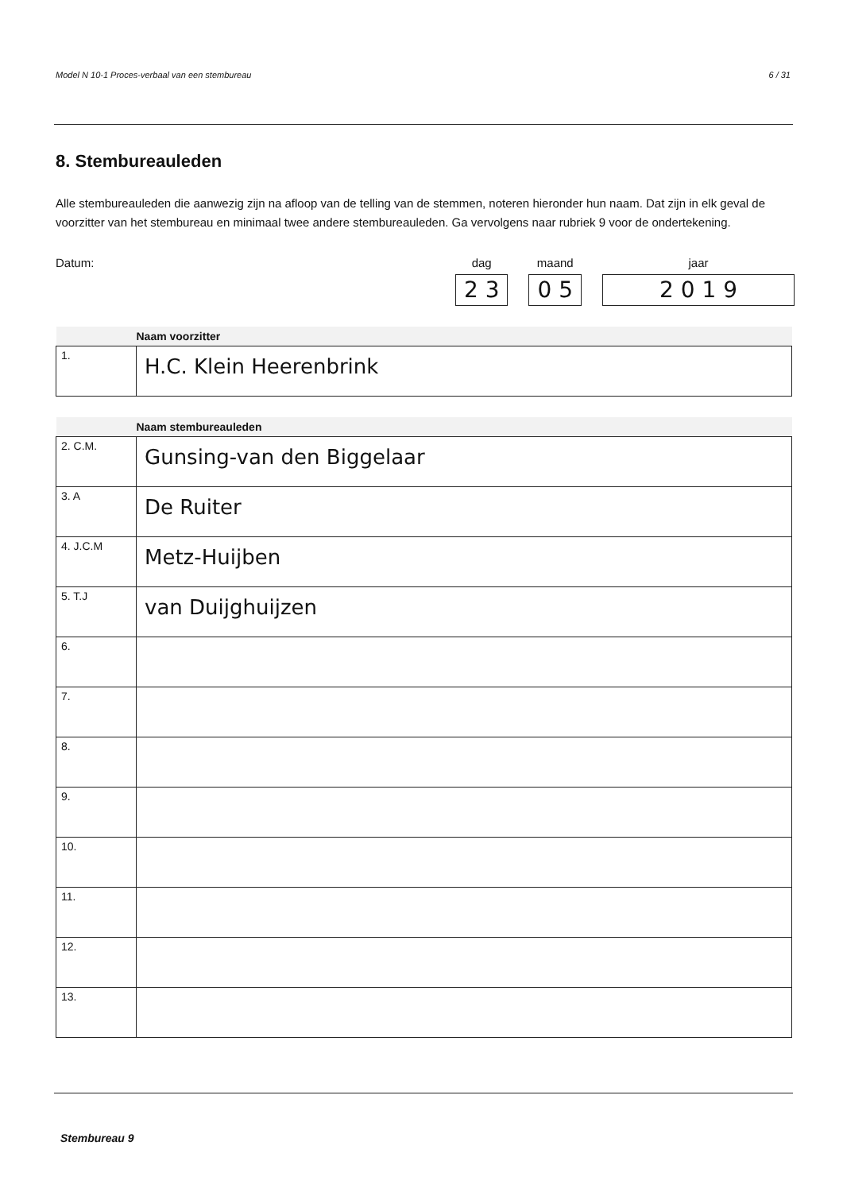Model N 10-1 Proces-verbaal van een stembureau 6 / 31
8. Stembureauleden
Alle stembureauleden die aanwezig zijn na afloop van de telling van de stemmen, noteren hieronder hun naam. Dat zijn in elk geval de voorzitter van het stembureau en minimaal twee andere stembureauleden. Ga vervolgens naar rubriek 9 voor de ondertekening.
Datum:
dag
2 3
maand
0 5
jaar
2 0 1 9
| | Naam voorzitter |
| --- | --- |
| 1. | H.C. Klein Heerenbrink |
| | Naam stembureauleden |
| --- | --- |
| 2. C.M. | Gunsing-van den Biggelaar |
| 3. A | De Ruiter |
| 4. J.C.M | Metz-Huijben |
| 5. T.J | van Duijghuijzen |
| 6. | |
| 7. | |
| 8. | |
| 9. | |
| 10. | |
| 11. | |
| 12. | |
| 13. | |
Stembureau 9